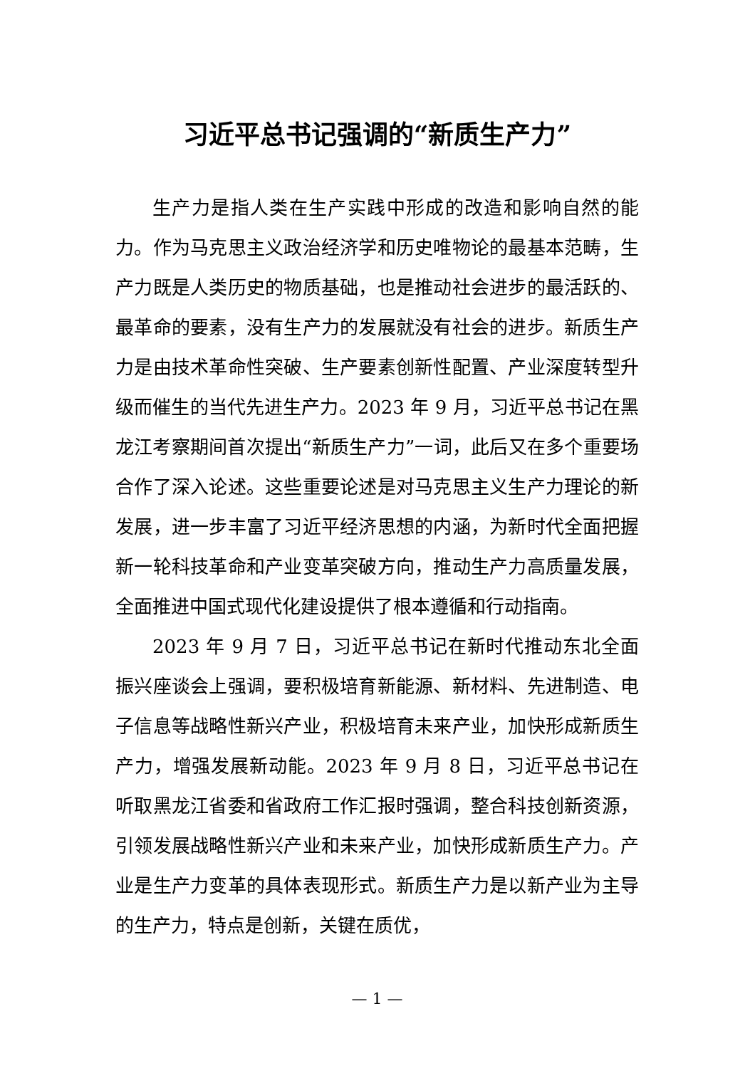习近平总书记强调的“新质生产力”
生产力是指人类在生产实践中形成的改造和影响自然的能力。作为马克思主义政治经济学和历史唯物论的最基本范畴，生产力既是人类历史的物质基础，也是推动社会进步的最活跃的、最革命的要素，没有生产力的发展就没有社会的进步。新质生产力是由技术革命性突破、生产要素创新性配置、产业深度转型升级而催生的当代先进生产力。2023 年 9 月，习近平总书记在黑龙江考察期间首次提出“新质生产力”一词，此后又在多个重要场合作了深入论述。这些重要论述是对马克思主义生产力理论的新发展，进一步丰富了习近平经济思想的内涵，为新时代全面把握新一轮科技革命和产业变革突破方向，推动生产力高质量发展，全面推进中国式现代化建设提供了根本遵循和行动指南。
2023 年 9 月 7 日，习近平总书记在新时代推动东北全面振兴座谈会上强调，要积极培育新能源、新材料、先进制造、电子信息等战略性新兴产业，积极培育未来产业，加快形成新质生产力，增强发展新动能。2023 年 9 月 8 日，习近平总书记在听取黑龙江省委和省政府工作汇报时强调，整合科技创新资源，引领发展战略性新兴产业和未来产业，加快形成新质生产力。产业是生产力变革的具体表现形式。新质生产力是以新产业为主导的生产力，特点是创新，关键在质优，
— 1 —